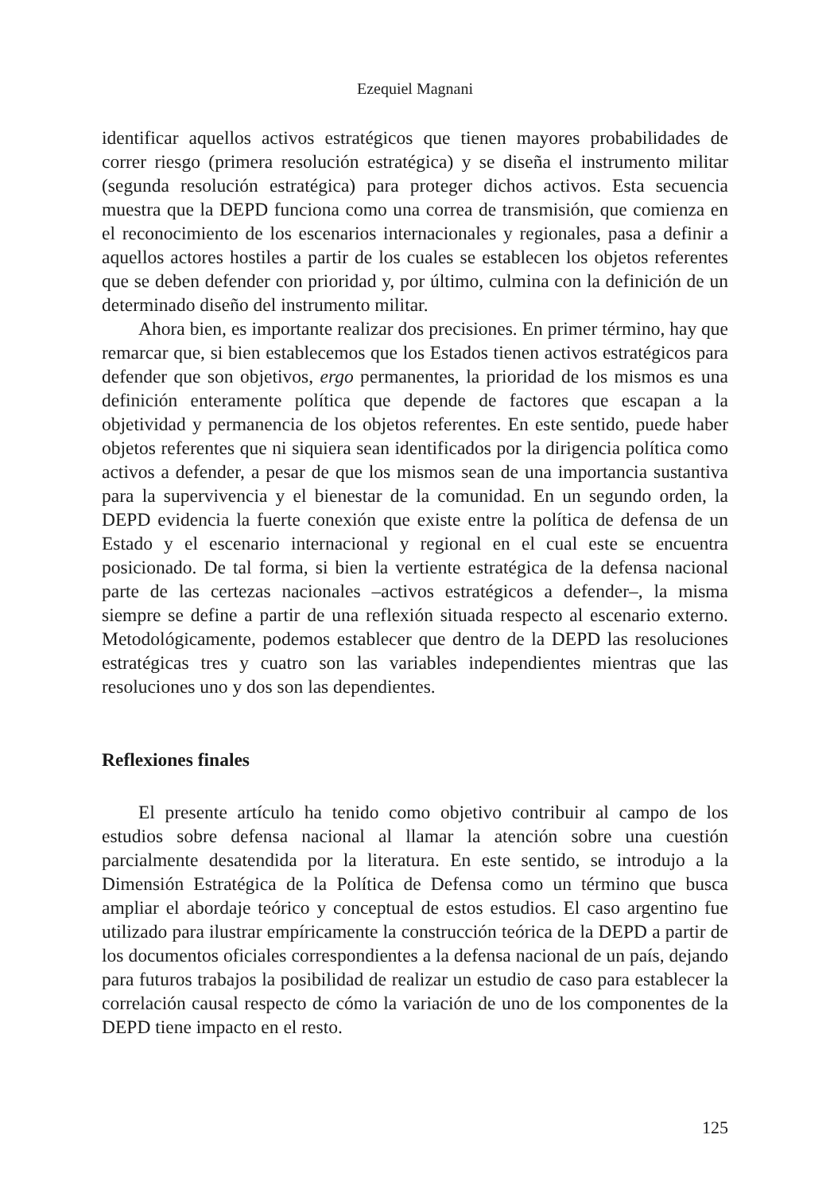Ezequiel Magnani
identificar aquellos activos estratégicos que tienen mayores probabilidades de correr riesgo (primera resolución estratégica) y se diseña el instrumento militar (segunda resolución estratégica) para proteger dichos activos. Esta secuencia muestra que la DEPD funciona como una correa de transmisión, que comienza en el reconocimiento de los escenarios internacionales y regionales, pasa a definir a aquellos actores hostiles a partir de los cuales se establecen los objetos referentes que se deben defender con prioridad y, por último, culmina con la definición de un determinado diseño del instrumento militar.
Ahora bien, es importante realizar dos precisiones. En primer término, hay que remarcar que, si bien establecemos que los Estados tienen activos estratégicos para defender que son objetivos, ergo permanentes, la prioridad de los mismos es una definición enteramente política que depende de factores que escapan a la objetividad y permanencia de los objetos referentes. En este sentido, puede haber objetos referentes que ni siquiera sean identificados por la dirigencia política como activos a defender, a pesar de que los mismos sean de una importancia sustantiva para la supervivencia y el bienestar de la comunidad. En un segundo orden, la DEPD evidencia la fuerte conexión que existe entre la política de defensa de un Estado y el escenario internacional y regional en el cual este se encuentra posicionado. De tal forma, si bien la vertiente estratégica de la defensa nacional parte de las certezas nacionales –activos estratégicos a defender–, la misma siempre se define a partir de una reflexión situada respecto al escenario externo. Metodológicamente, podemos establecer que dentro de la DEPD las resoluciones estratégicas tres y cuatro son las variables independientes mientras que las resoluciones uno y dos son las dependientes.
Reflexiones finales
El presente artículo ha tenido como objetivo contribuir al campo de los estudios sobre defensa nacional al llamar la atención sobre una cuestión parcialmente desatendida por la literatura. En este sentido, se introdujo a la Dimensión Estratégica de la Política de Defensa como un término que busca ampliar el abordaje teórico y conceptual de estos estudios. El caso argentino fue utilizado para ilustrar empíricamente la construcción teórica de la DEPD a partir de los documentos oficiales correspondientes a la defensa nacional de un país, dejando para futuros trabajos la posibilidad de realizar un estudio de caso para establecer la correlación causal respecto de cómo la variación de uno de los componentes de la DEPD tiene impacto en el resto.
125